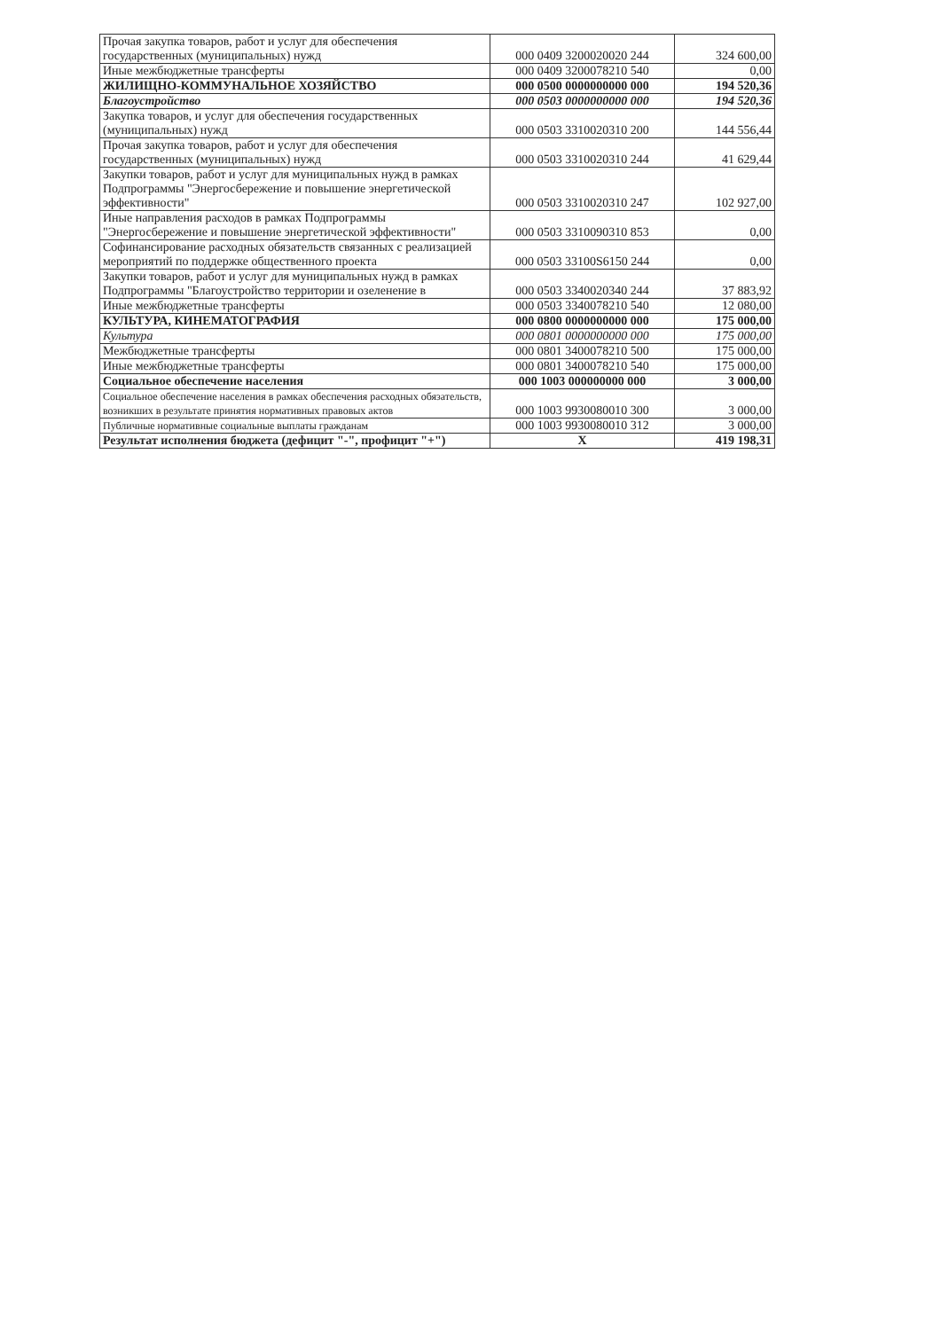| Прочая закупка товаров, работ и услуг для обеспечения государственных (муниципальных) нужд | 000 0409 3200020020 244 | 324 600,00 |
| Иные межбюджетные трансферты | 000 0409 3200078210 540 | 0,00 |
| ЖИЛИЩНО-КОММУНАЛЬНОЕ ХОЗЯЙСТВО | 000 0500 0000000000 000 | 194 520,36 |
| Благоустройство | 000 0503 0000000000 000 | 194 520,36 |
| Закупка товаров, и услуг для обеспечения государственных (муниципальных) нужд | 000 0503 3310020310 200 | 144 556,44 |
| Прочая закупка товаров, работ и услуг для обеспечения государственных (муниципальных) нужд | 000 0503 3310020310 244 | 41 629,44 |
| Закупки товаров, работ и услуг для муниципальных нужд в рамках Подпрограммы "Энергосбережение и повышение энергетической эффективности" | 000 0503 3310020310 247 | 102 927,00 |
| Иные направления расходов в рамках Подпрограммы "Энергосбережение и повышение энергетической эффективности" | 000 0503 3310090310 853 | 0,00 |
| Софинансирование расходных обязательств связанных с реализацией мероприятий по поддержке общественного проекта | 000 0503 33100S6150 244 | 0,00 |
| Закупки товаров, работ и услуг для муниципальных нужд в рамках Подпрограммы "Благоустройство территории и озеленение в | 000 0503 3340020340 244 | 37 883,92 |
| Иные межбюджетные трансферты | 000 0503 3340078210 540 | 12 080,00 |
| КУЛЬТУРА, КИНЕМАТОГРАФИЯ | 000 0800 0000000000 000 | 175 000,00 |
| Культура | 000 0801 0000000000 000 | 175 000,00 |
| Межбюджетные трансферты | 000 0801 3400078210 500 | 175 000,00 |
| Иные межбюджетные трансферты | 000 0801 3400078210 540 | 175 000,00 |
| Социальное обеспечение населения | 000 1003 000000000 000 | 3 000,00 |
| Социальное обеспечение населения в рамках обеспечения расходных обязательств, возникших в результате принятия нормативных правовых актов | 000 1003 9930080010 300 | 3 000,00 |
| Публичные нормативные социальные выплаты гражданам | 000 1003 9930080010 312 | 3 000,00 |
| Результат исполнения бюджета (дефицит "-", профицит "+") | X | 419 198,31 |